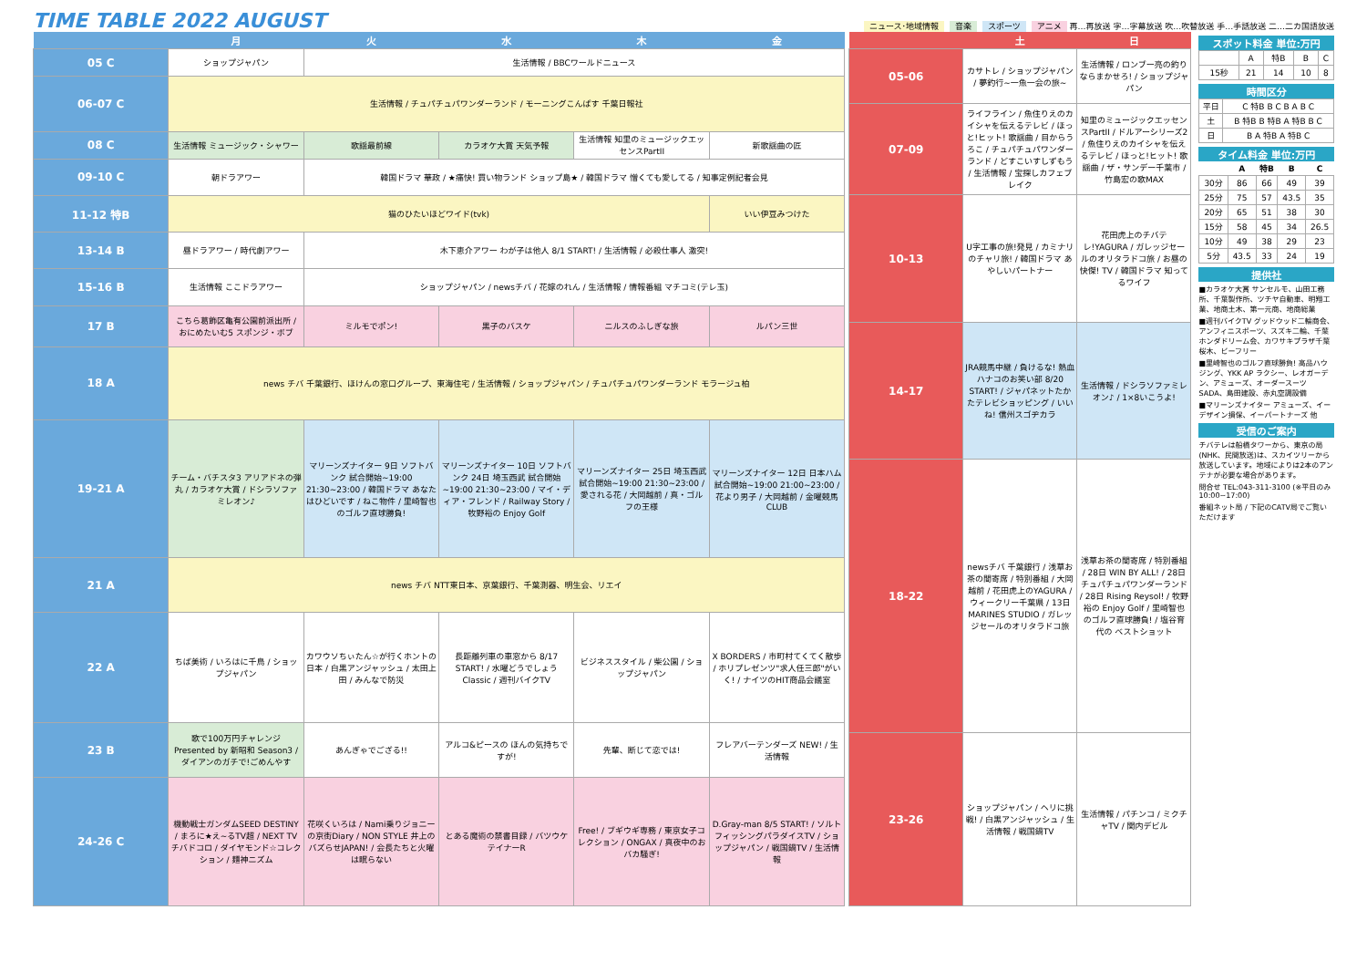TIME TABLE 2022 AUGUST
ニュース･地域情報 音楽 スポーツ アニメ 再…再放送 字…字幕放送 吹…吹替放送 手…手話放送 二…二カ国語放送
| | 月 | 火 | 水 | 木 | 金 |
| --- | --- | --- | --- | --- | --- |
| 05 C | ショップジャパン | 生活情報 / BBCワールドニュース | | | |
| 06-07 C | 生活情報 / チュパチュパワンダーランド / モーニングこんぱす 千葉日報社 | | | | |
| 08 C | 生活情報 ミュージック・シャワー | 歌謡最前線 | カラオケ大賞 天気予報 | 生活情報 知里のミュージックエッセンスPartII | 新歌謡曲の匠 |
| 09-10 C | 朝ドラアワー | 韓国ドラマ 華政 / ★痛快! 買い物ランド ショップ島★ / 韓国ドラマ 憎くても愛してる / 知事定例記者会見 | | | |
| 11-12 特B | 猫のひたいほどワイド(tvk) | | | | いい伊豆みつけた |
| 13-14 B | 昼ドラアワー / 時代劇アワー | 木下恵介アワー わが子は他人 8/1 START! / 生活情報 / 必殺仕事人 激突! | | | |
| 15-16 B | 生活情報 ここドラアワー | ショップジャパン / newsチバ / 花嫁のれん / 生活情報 / 情報番組 マチコミ(テレ玉) | | | |
| 17 B | こちら葛飾区亀有公園前派出所 / おにめたいむ5 スポンジ・ボブ | ミルモでポン! | 黒子のバスケ | ニルスのふしぎな旅 | ルパン三世 |
| 18 A | news チバ 千葉銀行、ほけんの窓口グループ、東海住宅 / 生活情報 / ショップジャパン / チュパチュパワンダーランド モラージュ柏 | | | | |
| 19-21 A | チーム・バチスタ3 アリアドネの弾丸 / カラオケ大賞 / ドシラソファミレオン♪ | マリーンズナイター 9日 ソフトバンク 試合開始~19:00 21:30~23:00 / 韓国ドラマ あなたはひどいです / ねこ物件 / 里崎智也のゴルフ直球勝負! | マリーンズナイター 10日 ソフトバンク 24日 埼玉西武 試合開始~19:00 21:30~23:00 / マイ・ディア・フレンド / Railway Story / 牧野裕の Enjoy Golf | マリーンズナイター 25日 埼玉西武 試合開始~19:00 21:30~23:00 / 愛される花 / 大岡越前 / 真・ゴルフの王様 | マリーンズナイター 12日 日本ハム 試合開始~19:00 21:00~23:00 / 花より男子 / 大岡越前 / 金曜競馬CLUB |
| 21 A | news チバ NTT東日本、京葉銀行、千葉測器、明生会、リエイ | | | | |
| 22 A | ちば美術 / いろはに千鳥 / ショップジャパン | カワウソちぃたん☆が行くホントの日本 / 白黒アンジャッシュ / 太田上田 / みんなで防災 | 長距離列車の車窓から 8/17 START! / 水曜どうでしょう Classic / 週刊バイクTV | ビジネススタイル / 柴公園 / ショップジャパン | X BORDERS / 市町村てくてく散歩 / ホリプレゼンツ"求人任三郎"がいく! / ナイツのHIT商品会議室 |
| 23 B | 歌で100万円チャレンジ Presented by 新昭和 Season3 / ダイアンのガチで!ごめんやす | あんぎゃでござる!! | アルコ&ピースの ほんの気持ちですが! | 先輩、断じて恋では! | フレアバーテンダーズ NEW! / 生活情報 |
| 24-26 C | 機動戦士ガンダムSEED DESTINY / まろに★え~るTV超 / NEXT TV チバドコロ / ダイヤモンド☆コレクション / 麺神ニズム | 花咲くいろは / Nami乗りジョニーの京街Diary / NON STYLE 井上の バズらせJAPAN! / 会長たちと火曜は眠らない | とある魔術の禁書目録 / バツウケテイナーR | Free! / ブギウギ専務 / 東京女子コレクション / ONGAX / 真夜中のおバカ騒ぎ! | D.Gray-man 8/5 START! / ソルトフィッシングパラダイスTV / ショップジャパン / 戦国鍋TV / 生活情報 |
| | 土 | 日 |
| --- | --- | --- |
| 05-06 | カサトレ / ショップジャパン / 夢釣行~一魚一会の旅~ | 生活情報 / ロンブー亮の釣りならまかせろ! / ショップジャパン |
| 07-09 | ライフライン / 魚住りえのカイシャを伝えるテレビ / ほっと!ヒット! 歌謡曲 / 目からうろこ / チュパチュパワンダーランド / どすこいすしずもう / 生活情報 / 宝探しカフェブレイク | 知里のミュージックエッセンスPartII / ドルアーシリーズ2 / 魚住りえのカイシャを伝えるテレビ / ほっと!ヒット! 歌謡曲 / ザ・サンデー千葉市 / 竹島宏の歌MAX |
| 10-13 | U字工事の旅!発見 / カミナリのチャリ旅! / 韓国ドラマ あやしいパートナー | 花田虎上のチバテレ!YAGURA / ガレッジセールのオリタラドコ旅 / お昼の快傑! TV / 韓国ドラマ 知ってるワイフ |
| 14-17 | JRA競馬中継 / 負けるな! 熱血ハナコのお笑い部 8/20 START! / ジャパネットたかたテレビショッピング / いいね! 信州スゴヂカラ | 生活情報 / ドシラソファミレオン♪ / 1×8いこうよ! |
| 18-22 | newsチバ 千葉銀行 / 浅草お茶の間寄席 / 特別番組 / 大岡越前 / 花田虎上のYAGURA / ウィークリー千葉県 / 13日 MARINES STUDIO / ガレッジセールのオリタラドコ旅 | 浅草お茶の間寄席 / 特別番組 / 28日 WIN BY ALL! / 28日 チュパチュパワンダーランド / 28日 Rising Reysol! / 牧野裕の Enjoy Golf / 里崎智也のゴルフ直球勝負! / 塩谷育代の ベストショット |
| 23-26 | ショップジャパン / ヘリに挑戦! / 白黒アンジャッシュ / 生活情報 / 戦国鍋TV | 生活情報 / パチンコ / ミクチャTV / 関内デビル |
スポット料金 単位:万円
| | A | 特B | B | C |
| 15秒 | 21 | 14 | 10 | 8 |
時間区分
| 平日 | C 特B B C B A B C |
| 土 | B 特B B 特B A 特B B C |
| 日 | B A 特B A 特B C |
タイム料金 単位:万円
| | A | 特B | B | C |
| --- | --- | --- | --- | --- |
| 30分 | 86 | 66 | 49 | 39 |
| 25分 | 75 | 57 | 43.5 | 35 |
| 20分 | 65 | 51 | 38 | 30 |
| 15分 | 58 | 45 | 34 | 26.5 |
| 10分 | 49 | 38 | 29 | 23 |
| 5分 | 43.5 | 33 | 24 | 19 |
提供社
■カラオケ大賞 サンセルモ、山田工務所、千葉製作所、ツチヤ自動車、明翔工業、地商土木、第一元商、地商総業
■週刊バイクTV グッドウッド二輪商会、アンフィニスポーツ、スズキ二輪、千葉ホンダドリーム会、カワサキプラザ千葉桜木、ビーフリー
■里崎智也のゴルフ直球勝負! 高品ハウジング、YKK AP ラクシー、レオガーデン、アミューズ、オーダースーツSADA、島田建設、赤丸空調設備
■マリーンズナイター アミューズ、イーデザイン損保、イーパートナーズ 他
受信のご案内
チバテレは船橋タワーから、東京の局(NHK、民間放送)は、スカイツリーから放送しています。地域によりは2本のアンテナが必要な場合があります。
問合せ TEL:043-311-3100 (※平日のみ10:00~17:00)
番組ネット局 / 下記のCATV局でご覧いただけます